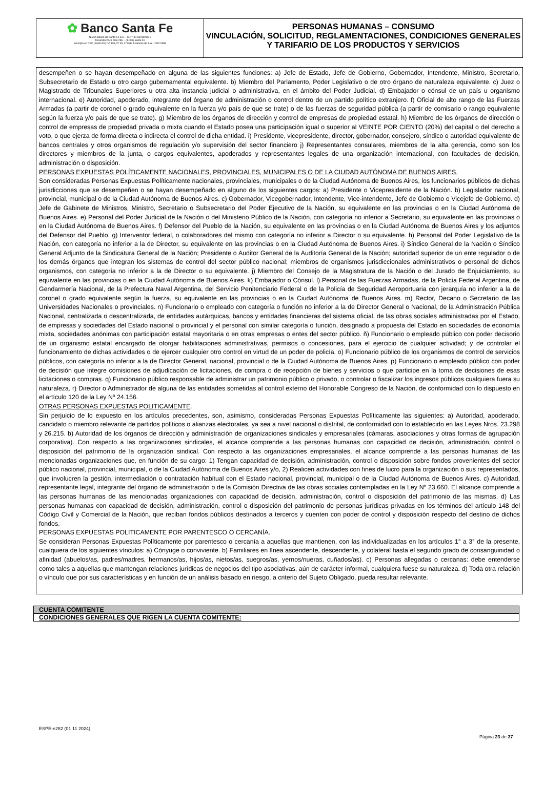✿ Banco Santa Fe
Nuevo Banco de Santa Fe S.A. - CUIT 30-69243266-1
Tucumán 2545 Piso 2do. - (3.000) Santa Fe
Inscripto en RPC (Santa Fe): Nº 109, Fº 49, Lº 9 de Estatutos de S.A. 10/12/1998
PERSONAS HUMANAS – CONSUMO
VINCULACIÓN, SOLICITUD, REGLAMENTACIONES, CONDICIONES GENERALES Y TARIFARIO DE LOS PRODUCTOS Y SERVICIOS
desempeñen o se hayan desempeñado en alguna de las siguientes funciones: a) Jefe de Estado, Jefe de Gobierno, Gobernador, Intendente, Ministro, Secretario, Subsecretario de Estado u otro cargo gubernamental equivalente. b) Miembro del Parlamento, Poder Legislativo o de otro órgano de naturaleza equivalente. c) Juez o Magistrado de Tribunales Superiores u otra alta instancia judicial o administrativa, en el ámbito del Poder Judicial. d) Embajador o cónsul de un país u organismo internacional. e) Autoridad, apoderado, integrante del órgano de administración o control dentro de un partido político extranjero. f) Oficial de alto rango de las Fuerzas Armadas (a partir de coronel o grado equivalente en la fuerza y/o país de que se trate) o de las fuerzas de seguridad pública (a partir de comisario o rango equivalente según la fuerza y/o país de que se trate). g) Miembro de los órganos de dirección y control de empresas de propiedad estatal. h) Miembro de los órganos de dirección o control de empresas de propiedad privada o mixta cuando el Estado posea una participación igual o superior al VEINTE POR CIENTO (20%) del capital o del derecho a voto, o que ejerza de forma directa o indirecta el control de dicha entidad. i) Presidente, vicepresidente, director, gobernador, consejero, síndico o autoridad equivalente de bancos centrales y otros organismos de regulación y/o supervisión del sector financiero j) Representantes consulares, miembros de la alta gerencia, como son los directores y miembros de la junta, o cargos equivalentes, apoderados y representantes legales de una organización internacional, con facultades de decisión, administración o disposición.
PERSONAS EXPUESTAS POLÍTICAMENTE NACIONALES, PROVINCIALES, MUNICIPALES O DE LA CIUDAD AUTÓNOMA DE BUENOS AIRES.
Son consideradas Personas Expuestas Políticamente nacionales, provinciales, municipales o de la Ciudad Autónoma de Buenos Aires, los funcionarios públicos de dichas jurisdicciones que se desempeñen o se hayan desempeñado en alguno de los siguientes cargos: a) Presidente o Vicepresidente de la Nación. b) Legislador nacional, provincial, municipal o de la Ciudad Autónoma de Buenos Aires. c) Gobernador, Vicegobernador, Intendente, Vice-intendente, Jefe de Gobierno o Vicejefe de Gobierno. d) Jefe de Gabinete de Ministros, Ministro, Secretario o Subsecretario del Poder Ejecutivo de la Nación, su equivalente en las provincias o en la Ciudad Autónoma de Buenos Aires. e) Personal del Poder Judicial de la Nación o del Ministerio Público de la Nación, con categoría no inferior a Secretario, su equivalente en las provincias o en la Ciudad Autónoma de Buenos Aires. f) Defensor del Pueblo de la Nación, su equivalente en las provincias o en la Ciudad Autónoma de Buenos Aires y los adjuntos del Defensor del Pueblo. g) Interventor federal, o colaboradores del mismo con categoría no inferior a Director o su equivalente. h) Personal del Poder Legislativo de la Nación, con categoría no inferior a la de Director, su equivalente en las provincias o en la Ciudad Autónoma de Buenos Aires. i) Síndico General de la Nación o Síndico General Adjunto de la Sindicatura General de la Nación; Presidente o Auditor General de la Auditoría General de la Nación; autoridad superior de un ente regulador o de los demás órganos que integran los sistemas de control del sector público nacional; miembros de organismos jurisdiccionales administrativos o personal de dichos organismos, con categoría no inferior a la de Director o su equivalente. j) Miembro del Consejo de la Magistratura de la Nación o del Jurado de Enjuiciamiento, su equivalente en las provincias o en la Ciudad Autónoma de Buenos Aires. k) Embajador o Cónsul. l) Personal de las Fuerzas Armadas, de la Policía Federal Argentina, de Gendarmería Nacional, de la Prefectura Naval Argentina, del Servicio Penitenciario Federal o de la Policía de Seguridad Aeroportuaria con jerarquía no inferior a la de coronel o grado equivalente según la fuerza, su equivalente en las provincias o en la Ciudad Autónoma de Buenos Aires. m) Rector, Decano o Secretario de las Universidades Nacionales o provinciales. n) Funcionario o empleado con categoría o función no inferior a la de Director General o Nacional, de la Administración Pública Nacional, centralizada o descentralizada, de entidades autárquicas, bancos y entidades financieras del sistema oficial, de las obras sociales administradas por el Estado, de empresas y sociedades del Estado nacional o provincial y el personal con similar categoría o función, designado a propuesta del Estado en sociedades de economía mixta, sociedades anónimas con participación estatal mayoritaria o en otras empresas o entes del sector público. ñ) Funcionario o empleado público con poder decisorio de un organismo estatal encargado de otorgar habilitaciones administrativas, permisos o concesiones, para el ejercicio de cualquier actividad; y de controlar el funcionamiento de dichas actividades o de ejercer cualquier otro control en virtud de un poder de policía. o) Funcionario público de los organismos de control de servicios públicos, con categoría no inferior a la de Director General, nacional, provincial o de la Ciudad Autónoma de Buenos Aires. p) Funcionario o empleado público con poder de decisión que integre comisiones de adjudicación de licitaciones, de compra o de recepción de bienes y servicios o que participe en la toma de decisiones de esas licitaciones o compras. q) Funcionario público responsable de administrar un patrimonio público o privado, o controlar o fiscalizar los ingresos públicos cualquiera fuera su naturaleza. r) Director o Administrador de alguna de las entidades sometidas al control externo del Honorable Congreso de la Nación, de conformidad con lo dispuesto en el artículo 120 de la Ley Nº 24.156.
OTRAS PERSONAS EXPUESTAS POLITICAMENTE.
Sin perjuicio de lo expuesto en los artículos precedentes, son, asimismo, consideradas Personas Expuestas Políticamente las siguientes: a) Autoridad, apoderado, candidato o miembro relevante de partidos políticos o alianzas electorales, ya sea a nivel nacional o distrital, de conformidad con lo establecido en las Leyes Nros. 23.298 y 26.215. b) Autoridad de los órganos de dirección y administración de organizaciones sindicales y empresariales (cámaras, asociaciones y otras formas de agrupación corporativa). Con respecto a las organizaciones sindicales, el alcance comprende a las personas humanas con capacidad de decisión, administración, control o disposición del patrimonio de la organización sindical. Con respecto a las organizaciones empresariales, el alcance comprende a las personas humanas de las mencionadas organizaciones que, en función de su cargo: 1) Tengan capacidad de decisión, administración, control o disposición sobre fondos provenientes del sector público nacional, provincial, municipal, o de la Ciudad Autónoma de Buenos Aires y/o, 2) Realicen actividades con fines de lucro para la organización o sus representados, que involucren la gestión, intermediación o contratación habitual con el Estado nacional, provincial, municipal o de la Ciudad Autónoma de Buenos Aires. c) Autoridad, representante legal, integrante del órgano de administración o de la Comisión Directiva de las obras sociales contempladas en la Ley Nº 23.660. El alcance comprende a las personas humanas de las mencionadas organizaciones con capacidad de decisión, administración, control o disposición del patrimonio de las mismas. d) Las personas humanas con capacidad de decisión, administración, control o disposición del patrimonio de personas jurídicas privadas en los términos del artículo 148 del Código Civil y Comercial de la Nación, que reciban fondos públicos destinados a terceros y cuenten con poder de control y disposición respecto del destino de dichos fondos.
PERSONAS EXPUESTAS POLITICAMENTE POR PARENTESCO O CERCANÍA.
Se consideran Personas Expuestas Políticamente por parentesco o cercanía a aquellas que mantienen, con las individualizadas en los artículos 1° a 3° de la presente, cualquiera de los siguientes vínculos: a) Cónyuge o conviviente. b) Familiares en línea ascendente, descendente, y colateral hasta el segundo grado de consanguinidad o afinidad (abuelos/as, padres/madres, hermanos/as, hijos/as, nietos/as, suegros/as, yernos/nueras, cuñados/as). c) Personas allegadas o cercanas: debe entenderse como tales a aquellas que mantengan relaciones jurídicas de negocios del tipo asociativas, aún de carácter informal, cualquiera fuese su naturaleza. d) Toda otra relación o vínculo que por sus características y en función de un análisis basado en riesgo, a criterio del Sujeto Obligado, pueda resultar relevante.
CUENTA COMITENTE
CONDICIONES GENERALES QUE RIGEN LA CUENTA COMITENTE:
ESPE-e282 (01 11 2024)
Página 23 de 37